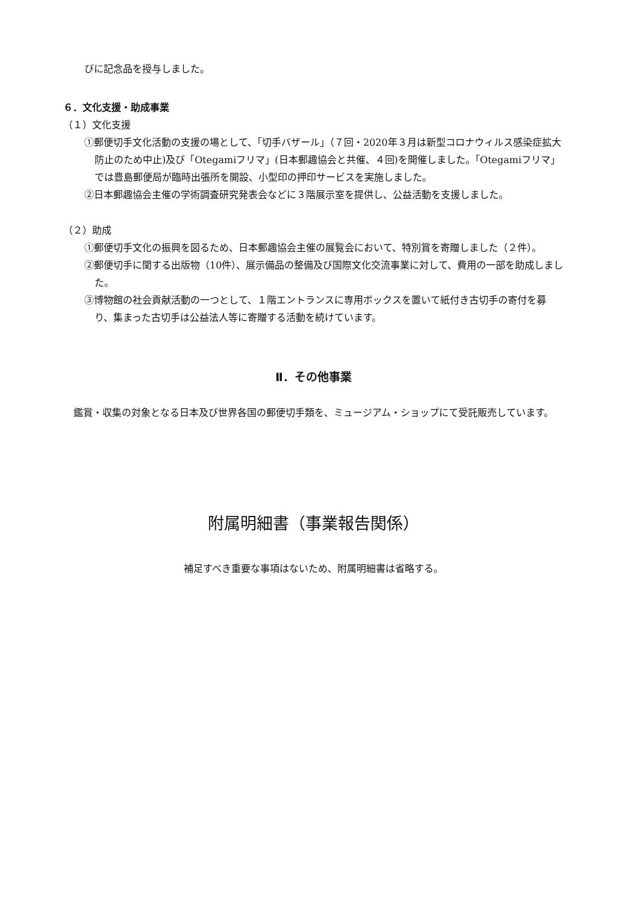びに記念品を授与しました。
６．文化支援・助成事業
（１）文化支援
①郵便切手文化活動の支援の場として、「切手バザール」（７回・2020年３月は新型コロナウィルス感染症拡大防止のため中止)及び「Otegamiフリマ」(日本郵趣協会と共催、４回)を開催しました。「Otegamiフリマ」では豊島郵便局が臨時出張所を開設、小型印の押印サービスを実施しました。
②日本郵趣協会主催の学術調査研究発表会などに３階展示室を提供し、公益活動を支援しました。
（２）助成
①郵便切手文化の振興を図るため、日本郵趣協会主催の展覧会において、特別賞を寄贈しました（２件）。
②郵便切手に関する出版物（10件）、展示備品の整備及び国際文化交流事業に対して、費用の一部を助成しました。
③博物館の社会貢献活動の一つとして、１階エントランスに専用ボックスを置いて紙付き古切手の寄付を募り、集まった古切手は公益法人等に寄贈する活動を続けています。
Ⅱ．その他事業
鑑賞・収集の対象となる日本及び世界各国の郵便切手類を、ミュージアム・ショップにて受託販売しています。
附属明細書（事業報告関係）
補足すべき重要な事項はないため、附属明細書は省略する。